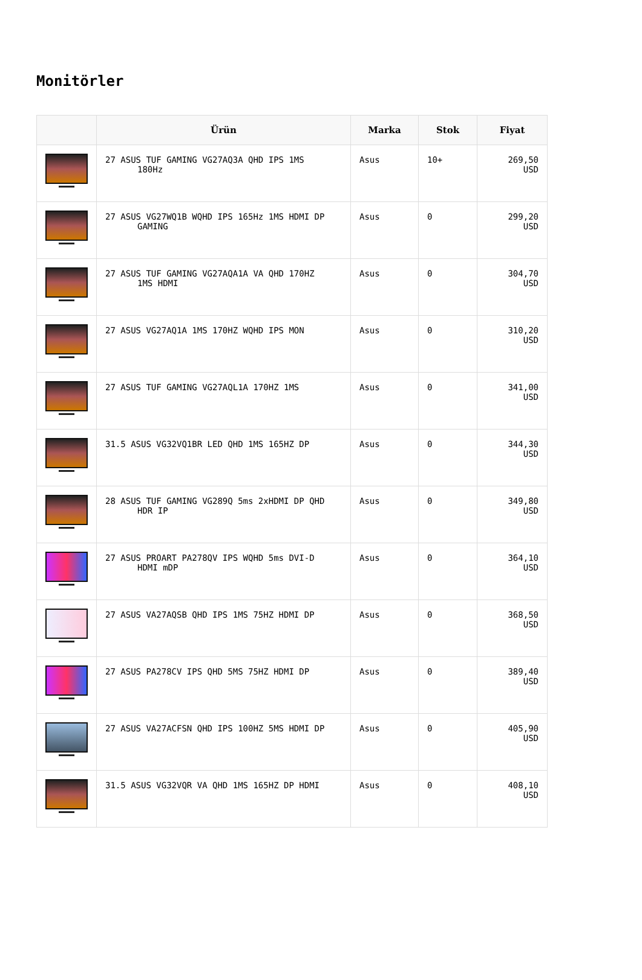Monitörler
| | Ürün | Marka | Stok | Fiyat |
| --- | --- | --- | --- | --- |
| | 27 ASUS TUF GAMING VG27AQ3A QHD IPS 1MS 180Hz | Asus | 10+ | 269,50 USD |
| | 27 ASUS VG27WQ1B WQHD IPS 165Hz 1MS HDMI DP GAMING | Asus | 0 | 299,20 USD |
| | 27 ASUS TUF GAMING VG27AQA1A VA QHD 170HZ 1MS HDMI | Asus | 0 | 304,70 USD |
| | 27 ASUS VG27AQ1A 1MS 170HZ WQHD IPS MON | Asus | 0 | 310,20 USD |
| | 27 ASUS TUF GAMING VG27AQL1A 170HZ 1MS | Asus | 0 | 341,00 USD |
| | 31.5 ASUS VG32VQ1BR LED QHD 1MS 165HZ DP | Asus | 0 | 344,30 USD |
| | 28 ASUS TUF GAMING VG289Q 5ms 2xHDMI DP QHD HDR IP | Asus | 0 | 349,80 USD |
| | 27 ASUS PROART PA278QV IPS WQHD 5ms DVI-D HDMI mDP | Asus | 0 | 364,10 USD |
| | 27 ASUS VA27AQSB QHD IPS 1MS 75HZ HDMI DP | Asus | 0 | 368,50 USD |
| | 27 ASUS PA278CV IPS QHD 5MS 75HZ HDMI DP | Asus | 0 | 389,40 USD |
| | 27 ASUS VA27ACFSN QHD IPS 100HZ 5MS HDMI DP | Asus | 0 | 405,90 USD |
| | 31.5 ASUS VG32VQR VA QHD 1MS 165HZ DP HDMI | Asus | 0 | 408,10 USD |